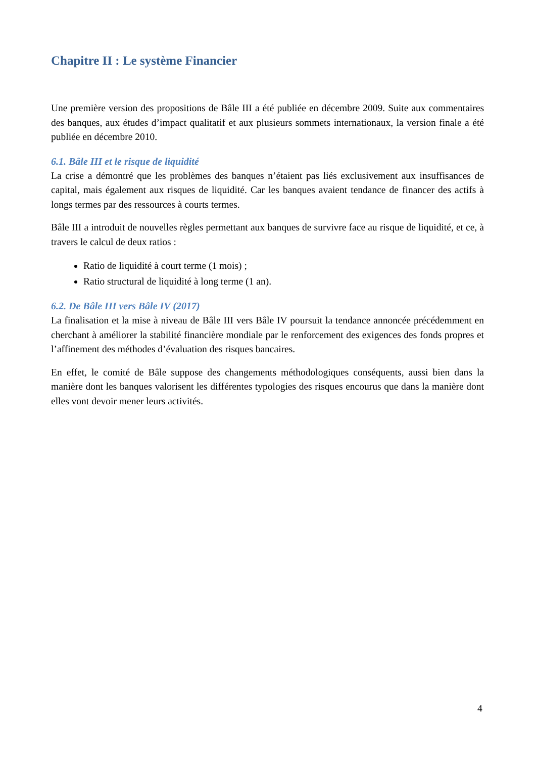Chapitre II : Le système Financier
Une première version des propositions de Bâle III a été publiée en décembre 2009. Suite aux commentaires des banques, aux études d’impact qualitatif et aux plusieurs sommets internationaux, la version finale a été publiée en décembre 2010.
6.1. Bâle III et le risque de liquidité
La crise a démontré que les problèmes des banques n’étaient pas liés exclusivement aux insuffisances de capital, mais également aux risques de liquidité. Car les banques avaient tendance de financer des actifs à longs termes par des ressources à courts termes.
Bâle III a introduit de nouvelles règles permettant aux banques de survivre face au risque de liquidité, et ce, à travers le calcul de deux ratios :
Ratio de liquidité à court terme (1 mois) ;
Ratio structural de liquidité à long terme (1 an).
6.2. De Bâle III vers Bâle IV (2017)
La finalisation et la mise à niveau de Bâle III vers Bâle IV poursuit la tendance annoncée précédemment en cherchant à améliorer la stabilité financière mondiale par le renforcement des exigences des fonds propres et l’affinement des méthodes d’évaluation des risques bancaires.
En effet, le comité de Bâle suppose des changements méthodologiques conséquents, aussi bien dans la manière dont les banques valorisent les différentes typologies des risques encourus que dans la manière dont elles vont devoir mener leurs activités.
4